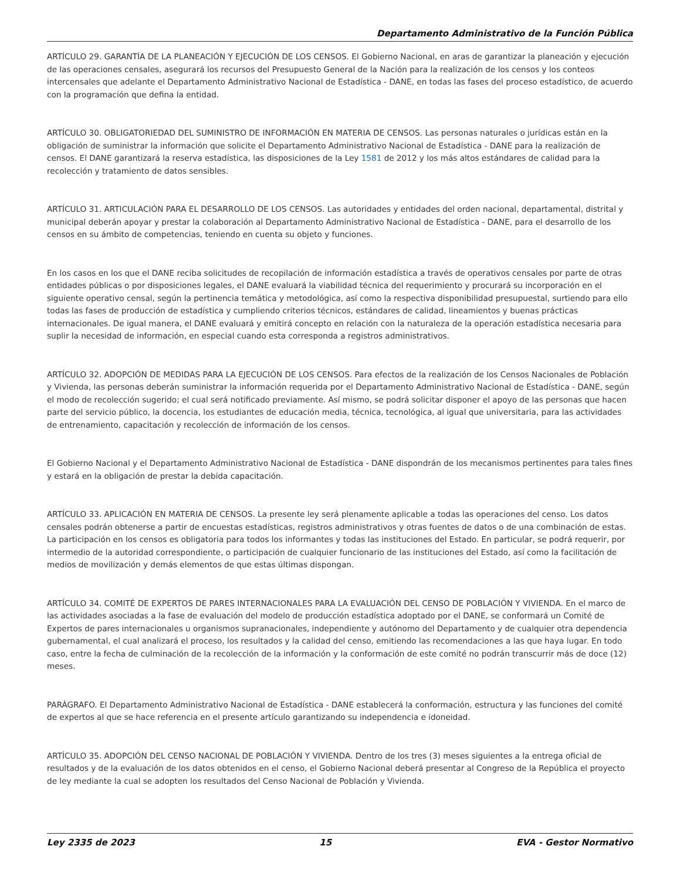Departamento Administrativo de la Función Pública
ARTÍCULO 29. GARANTÍA DE LA PLANEACIÓN Y EJECUCIÓN DE LOS CENSOS. El Gobierno Nacional, en aras de garantizar la planeación y ejecución de las operaciones censales, asegurará los recursos del Presupuesto General de la Nación para la realización de los censos y los conteos intercensales que adelante el Departamento Administrativo Nacional de Estadística - DANE, en todas las fases del proceso estadístico, de acuerdo con la programación que defina la entidad.
ARTÍCULO 30. OBLIGATORIEDAD DEL SUMINISTRO DE INFORMACIÓN EN MATERIA DE CENSOS. Las personas naturales o jurídicas están en la obligación de suministrar la información que solicite el Departamento Administrativo Nacional de Estadística - DANE para la realización de censos. El DANE garantizará la reserva estadística, las disposiciones de la Ley 1581 de 2012 y los más altos estándares de calidad para la recolección y tratamiento de datos sensibles.
ARTÍCULO 31. ARTICULACIÓN PARA EL DESARROLLO DE LOS CENSOS. Las autoridades y entidades del orden nacional, departamental, distrital y municipal deberán apoyar y prestar la colaboración al Departamento Administrativo Nacional de Estadística - DANE, para el desarrollo de los censos en su ámbito de competencias, teniendo en cuenta su objeto y funciones.
En los casos en los que el DANE reciba solicitudes de recopilación de información estadística a través de operativos censales por parte de otras entidades públicas o por disposiciones legales, el DANE evaluará la viabilidad técnica del requerimiento y procurará su incorporación en el siguiente operativo censal, según la pertinencia temática y metodológica, así como la respectiva disponibilidad presupuestal, surtiendo para ello todas las fases de producción de estadística y cumpliendo criterios técnicos, estándares de calidad, lineamientos y buenas prácticas internacionales. De igual manera, el DANE evaluará y emitirá concepto en relación con la naturaleza de la operación estadística necesaria para suplir la necesidad de información, en especial cuando esta corresponda a registros administrativos.
ARTÍCULO 32. ADOPCIÓN DE MEDIDAS PARA LA EJECUCIÓN DE LOS CENSOS. Para efectos de la realización de los Censos Nacionales de Población y Vivienda, las personas deberán suministrar la información requerida por el Departamento Administrativo Nacional de Estadística - DANE, según el modo de recolección sugerido; el cual será notificado previamente. Así mismo, se podrá solicitar disponer el apoyo de las personas que hacen parte del servicio público, la docencia, los estudiantes de educación media, técnica, tecnológica, al igual que universitaria, para las actividades de entrenamiento, capacitación y recolección de información de los censos.
El Gobierno Nacional y el Departamento Administrativo Nacional de Estadística - DANE dispondrán de los mecanismos pertinentes para tales fines y estará en la obligación de prestar la debida capacitación.
ARTÍCULO 33. APLICACIÓN EN MATERIA DE CENSOS. La presente ley será plenamente aplicable a todas las operaciones del censo. Los datos censales podrán obtenerse a partir de encuestas estadísticas, registros administrativos y otras fuentes de datos o de una combinación de estas. La participación en los censos es obligatoria para todos los informantes y todas las instituciones del Estado. En particular, se podrá requerir, por intermedio de la autoridad correspondiente, o participación de cualquier funcionario de las instituciones del Estado, así como la facilitación de medios de movilización y demás elementos de que estas últimas dispongan.
ARTÍCULO 34. COMITÉ DE EXPERTOS DE PARES INTERNACIONALES PARA LA EVALUACIÓN DEL CENSO DE POBLACIÓN Y VIVIENDA. En el marco de las actividades asociadas a la fase de evaluación del modelo de producción estadística adoptado por el DANE, se conformará un Comité de Expertos de pares internacionales u organismos supranacionales, independiente y autónomo del Departamento y de cualquier otra dependencia gubernamental, el cual analizará el proceso, los resultados y la calidad del censo, emitiendo las recomendaciones a las que haya lugar. En todo caso, entre la fecha de culminación de la recolección de la información y la conformación de este comité no podrán transcurrir más de doce (12) meses.
PARÁGRAFO. El Departamento Administrativo Nacional de Estadística - DANE establecerá la conformación, estructura y las funciones del comité de expertos al que se hace referencia en el presente artículo garantizando su independencia e idoneidad.
ARTÍCULO 35. ADOPCIÓN DEL CENSO NACIONAL DE POBLACIÓN Y VIVIENDA. Dentro de los tres (3) meses siguientes a la entrega oficial de resultados y de la evaluación de los datos obtenidos en el censo, el Gobierno Nacional deberá presentar al Congreso de la República el proyecto de ley mediante la cual se adopten los resultados del Censo Nacional de Población y Vivienda.
Ley 2335 de 2023 15 EVA - Gestor Normativo